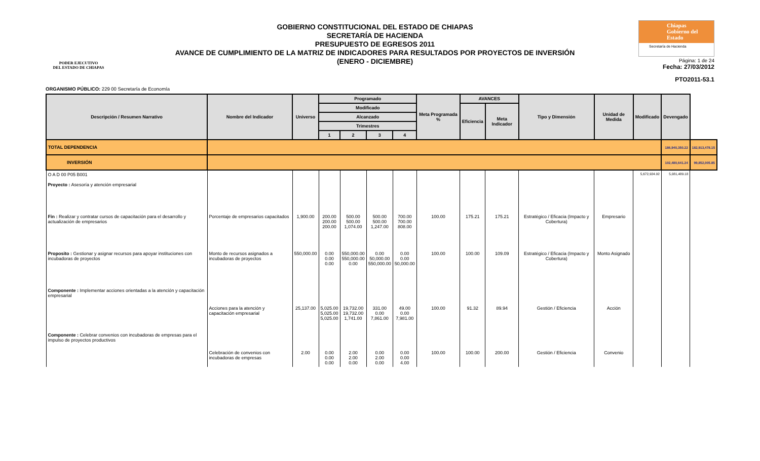PODER EJECUTIVO
DEL ESTADO DE CHIAPAS
GOBIERNO CONSTITUCIONAL DEL ESTADO DE CHIAPAS
SECRETARÍA DE HACIENDA
PRESUPUESTO DE EGRESOS 2011
AVANCE DE CUMPLIMIENTO DE LA MATRIZ DE INDICADORES PARA RESULTADOS POR PROYECTOS DE INVERSIÓN
(ENERO - DICIEMBRE)
Chiapas
Gobierno del Estado
Secretaría de Hacienda
Página: 1 de 24
Fecha: 27/03/2012
PTO2011-53.1
ORGANISMO PÚBLICO: 229 00 Secretaría de Economía
| Descripción / Resumen Narrativo | Nombre del Indicador | Universo | Programado | | | | Meta Programada % | AVANCES | | Tipo y Dimensión | Unidad de Medida | Modificado | Devengado | |
| --- | --- | --- | --- | --- | --- | --- | --- | --- | --- | --- | --- | --- | --- | --- |
| | | | Modificado | | | | | Eficiencia | Meta Indicador | | | | | |
| | | | Alcanzado | | | | | | | | | | | |
| | | | Trimestres | | | | | | | | | | | |
| | | | 1 | 2 | 3 | 4 | | | | | | | | |
| TOTAL DEPENDENCIA | | | | | | | | | | | | | 186,940,350.22 | 182,913,478.15 |
| INVERSIÓN | | | | | | | | | | | | | 102,480,641.24 | 99,852,005.85 |
| O A D 00 P05 B001 Proyecto : Asesoría y atención empresarial | | | | | | | | | | | | 5,672,924.92 | 5,081,489.18 | |
| Fin : Realizar y contratar cursos de capacitación para el desarrollo y actualización de empresarios | Porcentaje de empresarios capacitados | 1,900.00 | 200.00 200.00 200.00 | 500.00 500.00 1,074.00 | 500.00 500.00 1,247.00 | 700.00 700.00 808.00 | 100.00 | 175.21 | 175.21 | Estratégico / Eficacia (Impacto y Cobertura) | Empresario | | | |
| Proposito : Gestionar y asignar recursos para apoyar instituciones con incubadoras de proyectos | Monto de recursos asignados a incubadoras de proyectos | 550,000.00 | 0.00 0.00 0.00 | 550,000.00 550,000.00 0.00 | 0.00 50,000.00 550,000.00 | 0.00 0.00 50,000.00 | 100.00 | 100.00 | 109.09 | Estratégico / Eficacia (Impacto y Cobertura) | Monto Asignado | | | |
| Componente : Implementar acciones orientadas a la atención y capacitación empresarial | Acciones para la atención y capacitación empresarial | 25,137.00 | 5,025.00 5,025.00 5,025.00 | 19,732.00 19,732.00 1,741.00 | 331.00 0.00 7,861.00 | 49.00 0.00 7,981.00 | 100.00 | 91.32 | 89.94 | Gestión / Eficiencia | Acción | | | |
| Componente : Celebrar convenios con incubadoras de empresas para el impulso de proyectos productivos | Celebración de convenios con incubadoras de empresas | 2.00 | 0.00 0.00 0.00 | 2.00 2.00 0.00 | 0.00 2.00 0.00 | 0.00 0.00 4.00 | 100.00 | 100.00 | 200.00 | Gestión / Eficiencia | Convenio | | | |